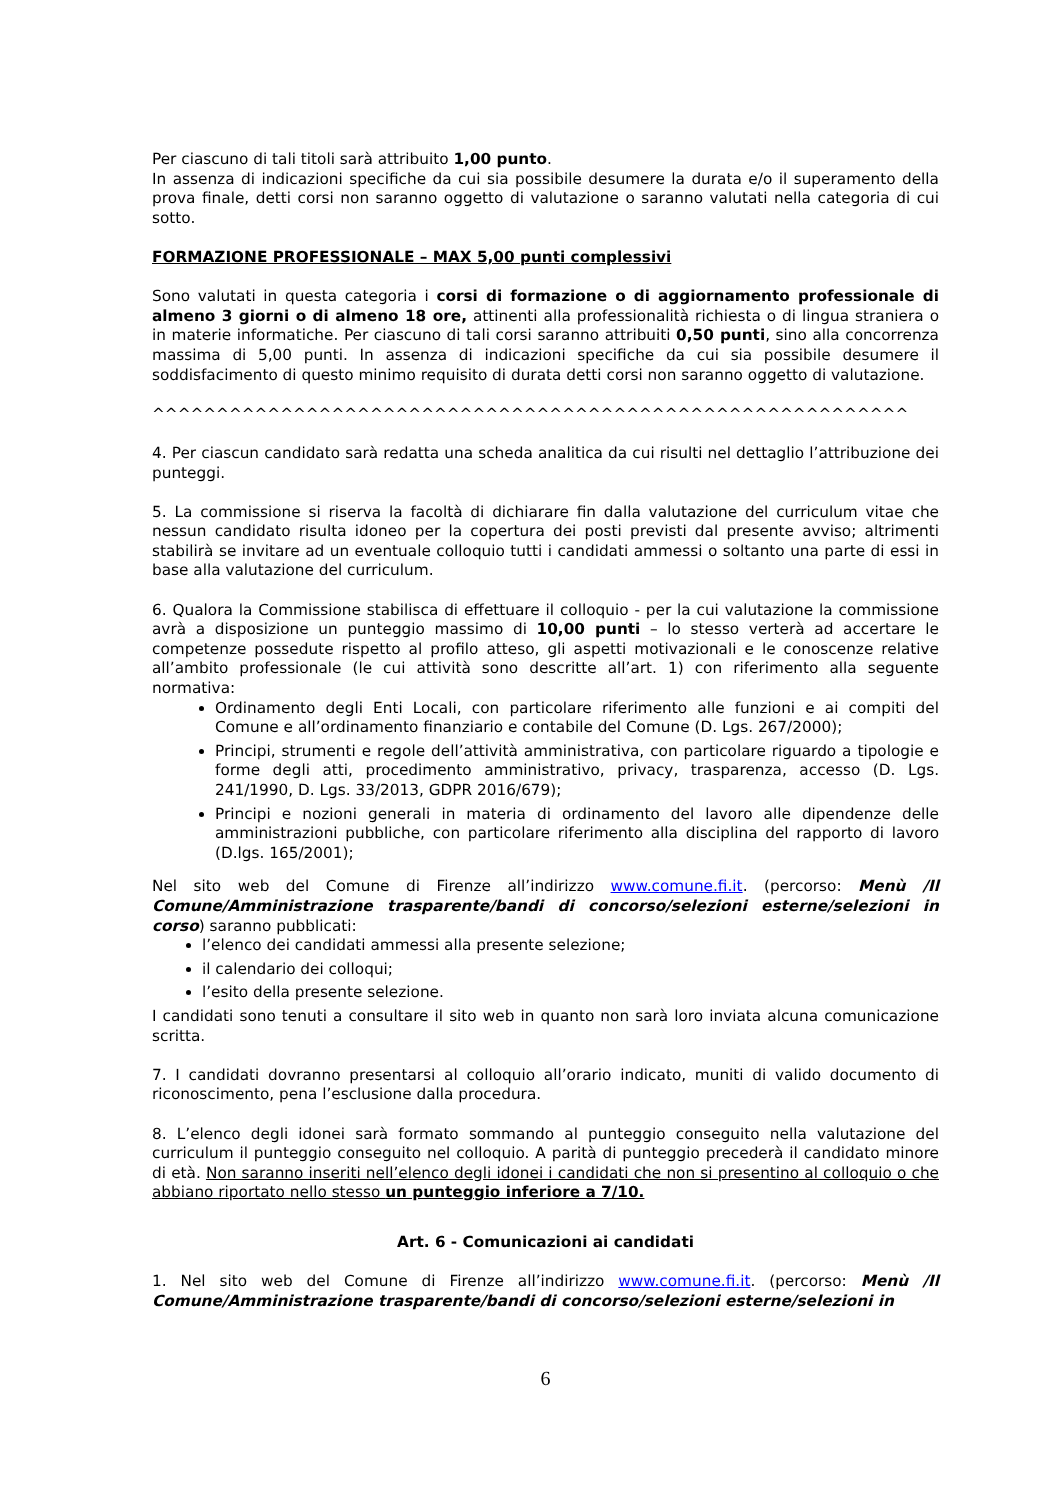Per ciascuno di tali titoli sarà attribuito 1,00 punto.
In assenza di indicazioni specifiche da cui sia possibile desumere la durata e/o il superamento della prova finale, detti corsi non saranno oggetto di valutazione o saranno valutati nella categoria di cui sotto.
FORMAZIONE PROFESSIONALE – MAX 5,00 punti complessivi
Sono valutati in questa categoria i corsi di formazione o di aggiornamento professionale di almeno 3 giorni o di almeno 18 ore, attinenti alla professionalità richiesta o di lingua straniera o in materie informatiche. Per ciascuno di tali corsi saranno attribuiti 0,50 punti, sino alla concorrenza massima di 5,00 punti. In assenza di indicazioni specifiche da cui sia possibile desumere il soddisfacimento di questo minimo requisito di durata detti corsi non saranno oggetto di valutazione.
^^^^^^^^^^^^^^^^^^^^^^^^^^^^^^^^^^^^^^^^^^^^^^^^^^^^^^^^^^^
4. Per ciascun candidato sarà redatta una scheda analitica da cui risulti nel dettaglio l’attribuzione dei punteggi.
5. La commissione si riserva la facoltà di dichiarare fin dalla valutazione del curriculum vitae che nessun candidato risulta idoneo per la copertura dei posti previsti dal presente avviso; altrimenti stabilirà se invitare ad un eventuale colloquio tutti i candidati ammessi o soltanto una parte di essi in base alla valutazione del curriculum.
6. Qualora la Commissione stabilisca di effettuare il colloquio - per la cui valutazione la commissione avrà a disposizione un punteggio massimo di 10,00 punti – lo stesso verterà ad accertare le competenze possedute rispetto al profilo atteso, gli aspetti motivazionali e le conoscenze relative all’ambito professionale (le cui attività sono descritte all’art. 1) con riferimento alla seguente normativa:
Ordinamento degli Enti Locali, con particolare riferimento alle funzioni e ai compiti del Comune e all’ordinamento finanziario e contabile del Comune (D. Lgs. 267/2000);
Principi, strumenti e regole dell’attività amministrativa, con particolare riguardo a tipologie e forme degli atti, procedimento amministrativo, privacy, trasparenza, accesso (D. Lgs. 241/1990, D. Lgs. 33/2013, GDPR 2016/679);
Principi e nozioni generali in materia di ordinamento del lavoro alle dipendenze delle amministrazioni pubbliche, con particolare riferimento alla disciplina del rapporto di lavoro (D.lgs. 165/2001);
Nel sito web del Comune di Firenze all’indirizzo www.comune.fi.it. (percorso: Menù /Il Comune/Amministrazione trasparente/bandi di concorso/selezioni esterne/selezioni in corso) saranno pubblicati:
l’elenco dei candidati ammessi alla presente selezione;
il calendario dei colloqui;
l’esito della presente selezione.
I candidati sono tenuti a consultare il sito web in quanto non sarà loro inviata alcuna comunicazione scritta.
7. I candidati dovranno presentarsi al colloquio all’orario indicato, muniti di valido documento di riconoscimento, pena l’esclusione dalla procedura.
8. L’elenco degli idonei sarà formato sommando al punteggio conseguito nella valutazione del curriculum il punteggio conseguito nel colloquio. A parità di punteggio precederà il candidato minore di età. Non saranno inseriti nell’elenco degli idonei i candidati che non si presentino al colloquio o che abbiano riportato nello stesso un punteggio inferiore a 7/10.
Art. 6 - Comunicazioni ai candidati
1. Nel sito web del Comune di Firenze all’indirizzo www.comune.fi.it. (percorso: Menù /Il Comune/Amministrazione trasparente/bandi di concorso/selezioni esterne/selezioni in
6